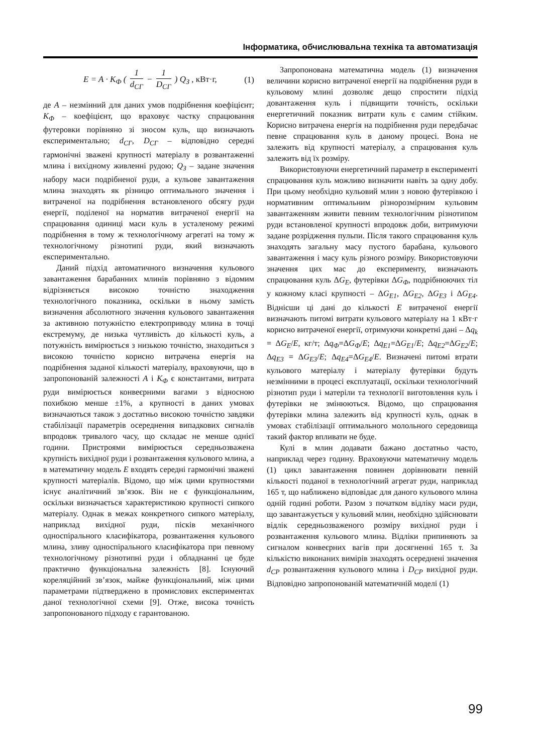Інформатика, обчислювальна техніка та автоматизація
E = A · K<sub>Ф</sub> ( 1 d<sub>СГ</sub> − 1 D<sub>СГ</sub> ) Q<sub>З</sub> , кВт·г, (1)
де A – незмінний для даних умов подрібнення коефіцієнт; K<sub>Ф</sub> – коефіцієнт, що враховує частку спрацювання футеровки порівняно зі зносом куль, що визначають експериментально; d<sub>СГ</sub>, D<sub>СГ</sub> – відповідно середні гармонічні зважені крупності матеріалу в розвантаженні млина і вихідному живленні рудою; Q<sub>З</sub> – задане значення набору маси подрібненої руди, а кульове завантаження млина знаходять як різницю оптимального значення і витраченої на подрібнення встановленого обсягу руди енергії, поділеної на норматив витраченої енергії на спрацювання одиниці маси куль в усталеному режимі подрібнення в тому ж технологічному агрегаті на тому ж технологічному різнотипі руди, який визначають експериментально.
Даний підхід автоматичного визначення кульового завантаження барабанних млинів порівняно з відомим відрізняється високою точністю знаходження технологічного показника, оскільки в ньому замість визначення абсолютного значення кульового завантаження за активною потужністю електроприводу млина в точці екстремуму, де низька чутливість до кількості куль, а потужність вимірюється з низькою точністю, знаходиться з високою точністю корисно витрачена енергія на подрібнення заданої кількості матеріалу, враховуючи, що в запропонованій залежності A і K<sub>Ф</sub> є константами, витрата руди вимірюється конвеєрними вагами з відносною похибкою менше ±1%, а крупності в даних умовах визначаються також з достатньо високою точністю завдяки стабілізації параметрів осереднення випадкових сигналів впродовж тривалого часу, що складає не менше однієї години. Пристроями вимірюється середньозважена крупність вихідної руди і розвантаження кульового млина, а в математичну модель E входять середні гармонічні зважені крупності матеріалів. Відомо, що між цими крупностями існує аналітичний зв’язок. Він не є функціональним, оскільки визначається характеристикою крупності сипкого матеріалу. Однак в межах конкретного сипкого матеріалу, наприклад вихідної руди, пісків механічного односпірального класифікатора, розвантаження кульового млина, зливу односпірального класифікатора при певному технологічному різнотипні руди і обладнанні це буде практично функціональна залежність [8]. Існуючий кореляційний зв’язок, майже функціональний, між цими параметрами підтверджено в промислових експериментах даної технологічної схеми [9]. Отже, висока точність запропонованого підходу є гарантованою.
Запропонована математична модель (1) визначення величини корисно витраченої енергії на подрібнення руди в кульовому млині дозволяє дещо спростити підхід довантаження куль і підвищити точність, оскільки енергетичний показник витрати куль є самим стійким. Корисно витрачена енергія на подрібнення руди передбачає певне спрацювання куль в даному процесі. Вона не залежить від крупності матеріалу, а спрацювання куль залежить від їх розміру.
Використовуючи енергетичний параметр в експерименті спрацювання куль можливо визначити навіть за одну добу. При цьому необхідно кульовий млин з новою футерівкою і нормативним оптимальним різнорозмірним кульовим завантаженням живити певним технологічним різнотипом руди встановленої крупності впродовж доби, витримуючи задане розрідження пульпи. Після такого спрацювання куль знаходять загальну масу пустого барабана, кульового завантаження і масу куль різного розміру. Використовуючи значення цих мас до експерименту, визначають спрацювання куль ΔG<sub>E</sub>, футерівки ΔG<sub>Ф</sub>, подрібнюючих тіл у кожному класі крупності – ΔG<sub>E1</sub>, ΔG<sub>E2</sub>, ΔG<sub>E3</sub> і ΔG<sub>E4</sub>. Віднісши ці дані до кількості E витраченої енергії визначають питомі витрати кульового матеріалу на 1 кВт·г корисно витраченої енергії, отримуючи конкретні дані – Δq<sub>k</sub> = ΔG<sub>E</sub>/E, кг/т; Δq<sub>Ф</sub>=ΔG<sub>Ф</sub>/E; Δq<sub>E1</sub>=ΔG<sub>E1</sub>/E; Δq<sub>E2</sub>=ΔG<sub>E2</sub>/E; Δq<sub>E3</sub> = ΔG<sub>E3</sub>/E; Δq<sub>E4</sub>=ΔG<sub>E4</sub>/E. Визначені питомі втрати кульового матеріалу і матеріалу футерівки будуть незмінними в процесі експлуатації, оскільки технологічний різнотип руди і матеріли та технології виготовлення куль і футерівки не змінюються. Відомо, що спрацювання футерівки млина залежить від крупності куль, однак в умовах стабілізації оптимального молольного середовища такий фактор впливати не буде.
Кулі в млин додавати бажано достатньо часто, наприклад через годину. Враховуючи математичну модель (1) цикл завантаження повинен дорівнювати певній кількості поданої в технологічний агрегат руди, наприклад 165 т, що наближено відповідає для даного кульового млина одній годині роботи. Разом з початком відліку маси руди, що завантажується у кульовий млин, необхідно здійснювати відлік середньозваженого розміру вихідної руди і розвантаження кульового млина. Відліки припиняють за сигналом конвеєрних вагів при досягненні 165 т. За кількістю виконаних вимірів знаходять осереднені значення d<sub>СР</sub> розвантаження кульового млина і D<sub>СР</sub> вихідної руди. Відповідно запропонованій математичній моделі (1)
99